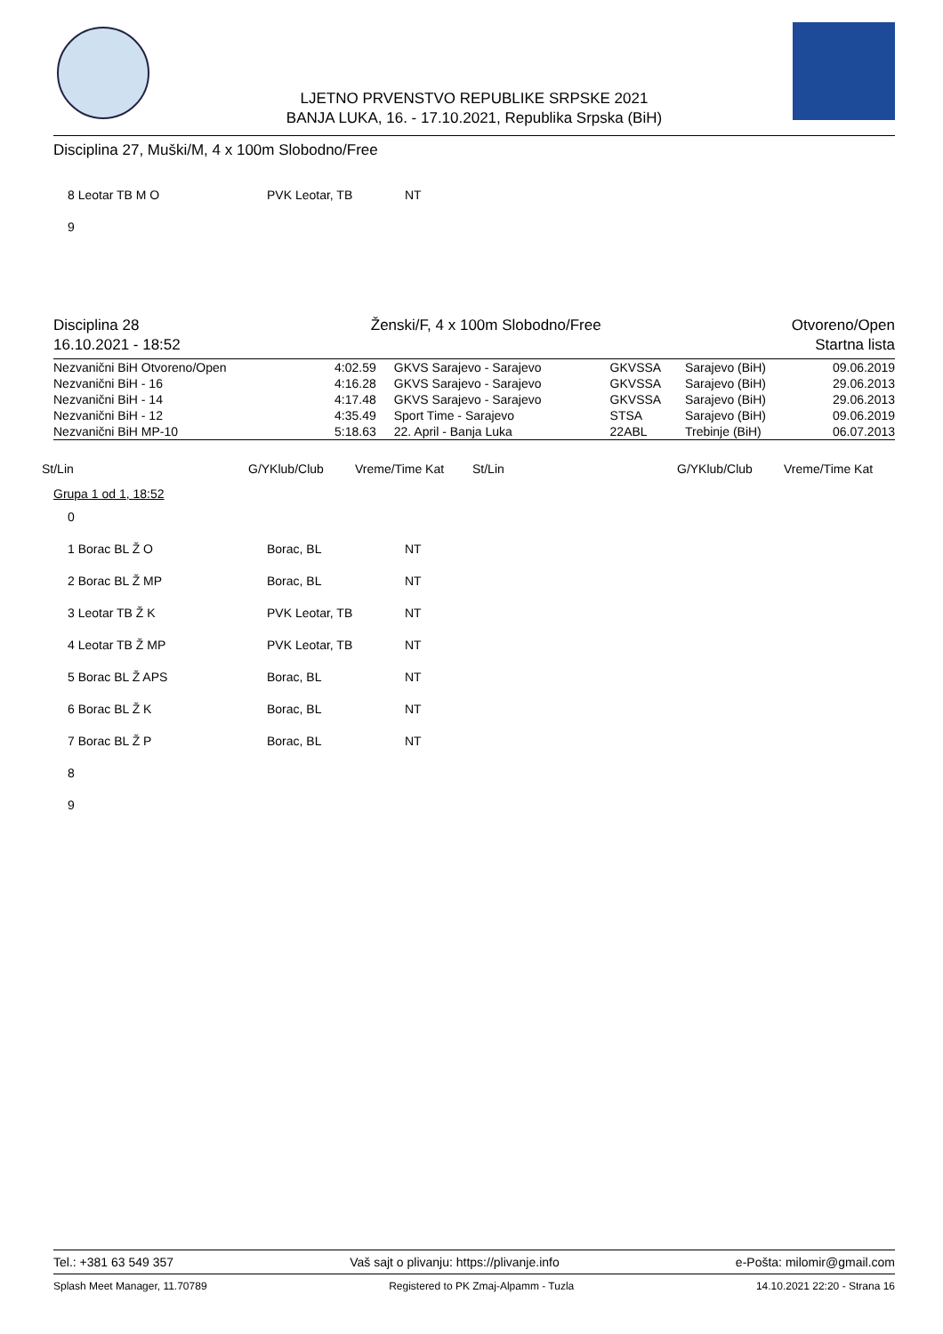LJETNO PRVENSTVO REPUBLIKE SRPSKE 2021
BANJA LUKA, 16. - 17.10.2021, Republika Srpska (BiH)
Disciplina 27, Muški/M, 4 x 100m Slobodno/Free
8 Leotar TB M O PVK Leotar, TB NT
9
Disciplina 28
16.10.2021 - 18:52
Ženski/F, 4 x 100m Slobodno/Free
Otvoreno/Open
Startna lista
| Nezvanični BiH Otvoreno/Open | 4:02.59 | GKVS Sarajevo - Sarajevo | GKVSSA | Sarajevo (BiH) | 09.06.2019 |
| Nezvanični BiH - 16 | 4:16.28 | GKVS Sarajevo - Sarajevo | GKVSSA | Sarajevo (BiH) | 29.06.2013 |
| Nezvanični BiH - 14 | 4:17.48 | GKVS Sarajevo - Sarajevo | GKVSSA | Sarajevo (BiH) | 29.06.2013 |
| Nezvanični BiH - 12 | 4:35.49 | Sport Time - Sarajevo | STSA | Sarajevo (BiH) | 09.06.2019 |
| Nezvanični BiH MP-10 | 5:18.63 | 22. April - Banja Luka | 22ABL | Trebinje (BiH) | 06.07.2013 |
St/Lin G/YKlub/Club Vreme/Time Kat St/Lin G/YKlub/Club Vreme/Time Kat
Grupa 1 od 1, 18:52
0
1 Borac BL Ž O Borac, BL NT
2 Borac BL Ž MP Borac, BL NT
3 Leotar TB Ž K PVK Leotar, TB NT
4 Leotar TB Ž MP PVK Leotar, TB NT
5 Borac BL Ž APS Borac, BL NT
6 Borac BL Ž K Borac, BL NT
7 Borac BL Ž P Borac, BL NT
8
9
Tel.: +381 63 549 357 Vaš sajt o plivanju: https://plivanje.info e-Pošta: milomir@gmail.com
Splash Meet Manager, 11.70789 Registered to PK Zmaj-Alpamm - Tuzla 14.10.2021 22:20 - Strana 16